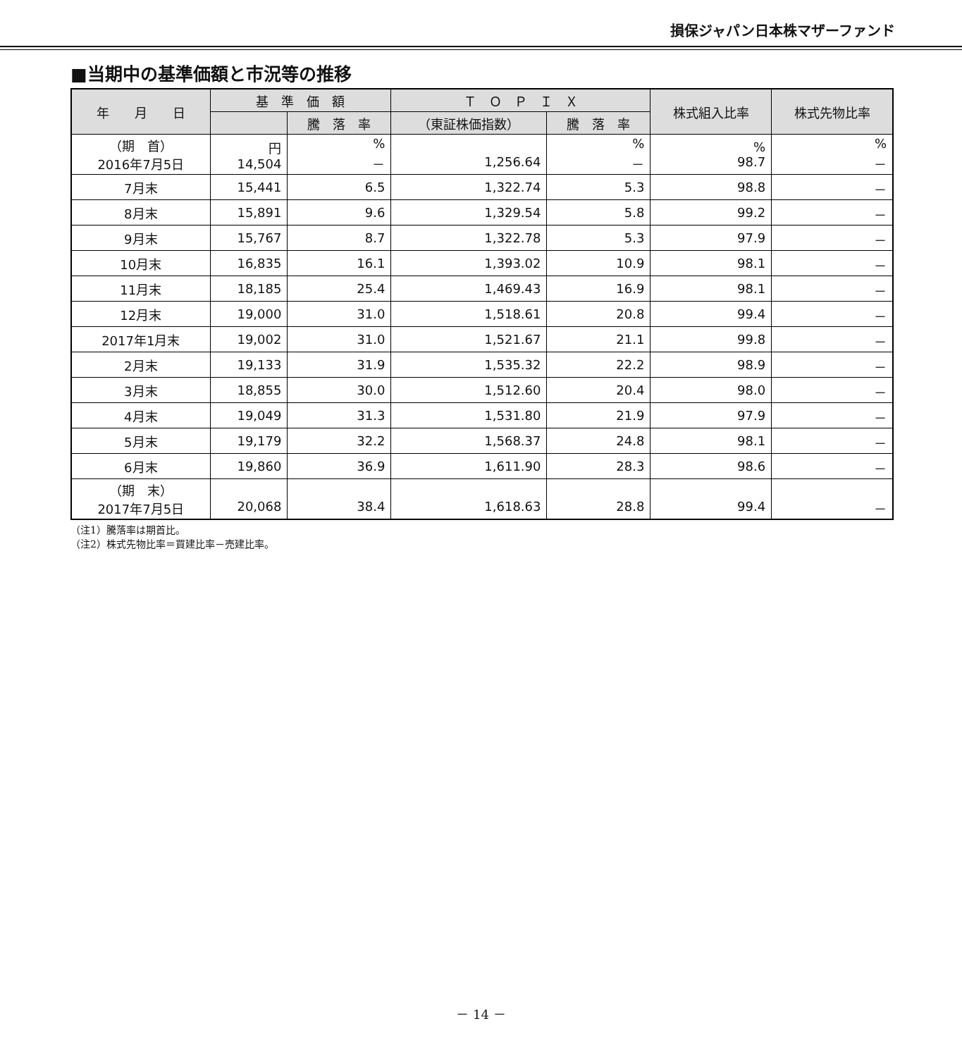損保ジャパン日本株マザーファンド
■当期中の基準価額と市況等の推移
| 年 月 日 | 基 準 価 額 | | Ｔ Ｏ Ｐ Ｉ Ｘ | | 株式組入比率 | 株式先物比率 |
| --- | --- | --- | --- | --- | --- | --- |
| | | 騰 落 率 | （東証株価指数） | 騰 落 率 | | |
| （期 首） 2016年7月5日 | 円 14,504 | % － | 1,256.64 | % － | % 98.7 | % － |
| 7月末 | 15,441 | 6.5 | 1,322.74 | 5.3 | 98.8 | － |
| 8月末 | 15,891 | 9.6 | 1,329.54 | 5.8 | 99.2 | － |
| 9月末 | 15,767 | 8.7 | 1,322.78 | 5.3 | 97.9 | － |
| 10月末 | 16,835 | 16.1 | 1,393.02 | 10.9 | 98.1 | － |
| 11月末 | 18,185 | 25.4 | 1,469.43 | 16.9 | 98.1 | － |
| 12月末 | 19,000 | 31.0 | 1,518.61 | 20.8 | 99.4 | － |
| 2017年1月末 | 19,002 | 31.0 | 1,521.67 | 21.1 | 99.8 | － |
| 2月末 | 19,133 | 31.9 | 1,535.32 | 22.2 | 98.9 | － |
| 3月末 | 18,855 | 30.0 | 1,512.60 | 20.4 | 98.0 | － |
| 4月末 | 19,049 | 31.3 | 1,531.80 | 21.9 | 97.9 | － |
| 5月末 | 19,179 | 32.2 | 1,568.37 | 24.8 | 98.1 | － |
| 6月末 | 19,860 | 36.9 | 1,611.90 | 28.3 | 98.6 | － |
| （期 末） 2017年7月5日 | 20,068 | 38.4 | 1,618.63 | 28.8 | 99.4 | － |
（注1）騰落率は期首比。
（注2）株式先物比率＝買建比率－売建比率。
－ 14 －